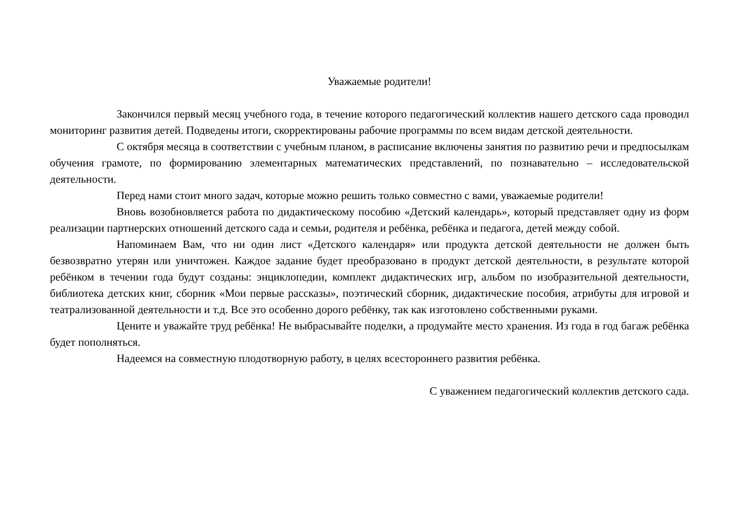Уважаемые родители!
Закончился первый месяц учебного года, в течение которого педагогический коллектив нашего детского сада проводил мониторинг развития детей. Подведены итоги, скорректированы рабочие программы по всем видам детской деятельности.
С октября месяца в соответствии с учебным планом, в расписание включены занятия по развитию речи и предпосылкам обучения грамоте, по формированию элементарных математических представлений, по познавательно – исследовательской деятельности.
Перед нами стоит много задач, которые можно решить только совместно с вами, уважаемые родители!
Вновь возобновляется работа по дидактическому пособию «Детский календарь», который представляет одну из форм реализации партнерских отношений детского сада и семьи, родителя и ребёнка, ребёнка и педагога, детей между собой.
Напоминаем Вам, что ни один лист «Детского календаря» или продукта детской деятельности не должен быть безвозвратно утерян или уничтожен. Каждое задание будет преобразовано в продукт детской деятельности, в результате которой ребёнком в течении года будут созданы: энциклопедии, комплект дидактических игр, альбом по изобразительной деятельности, библиотека детских книг, сборник «Мои первые рассказы», поэтический сборник, дидактические пособия, атрибуты для игровой и театрализованной деятельности и т.д. Все это особенно дорого ребёнку, так как изготовлено собственными руками.
Цените и уважайте труд ребёнка! Не выбрасывайте поделки, а продумайте место хранения. Из года в год багаж ребёнка будет пополняться.
Надеемся на совместную плодотворную работу, в целях всестороннего развития ребёнка.
С уважением педагогический коллектив детского сада.